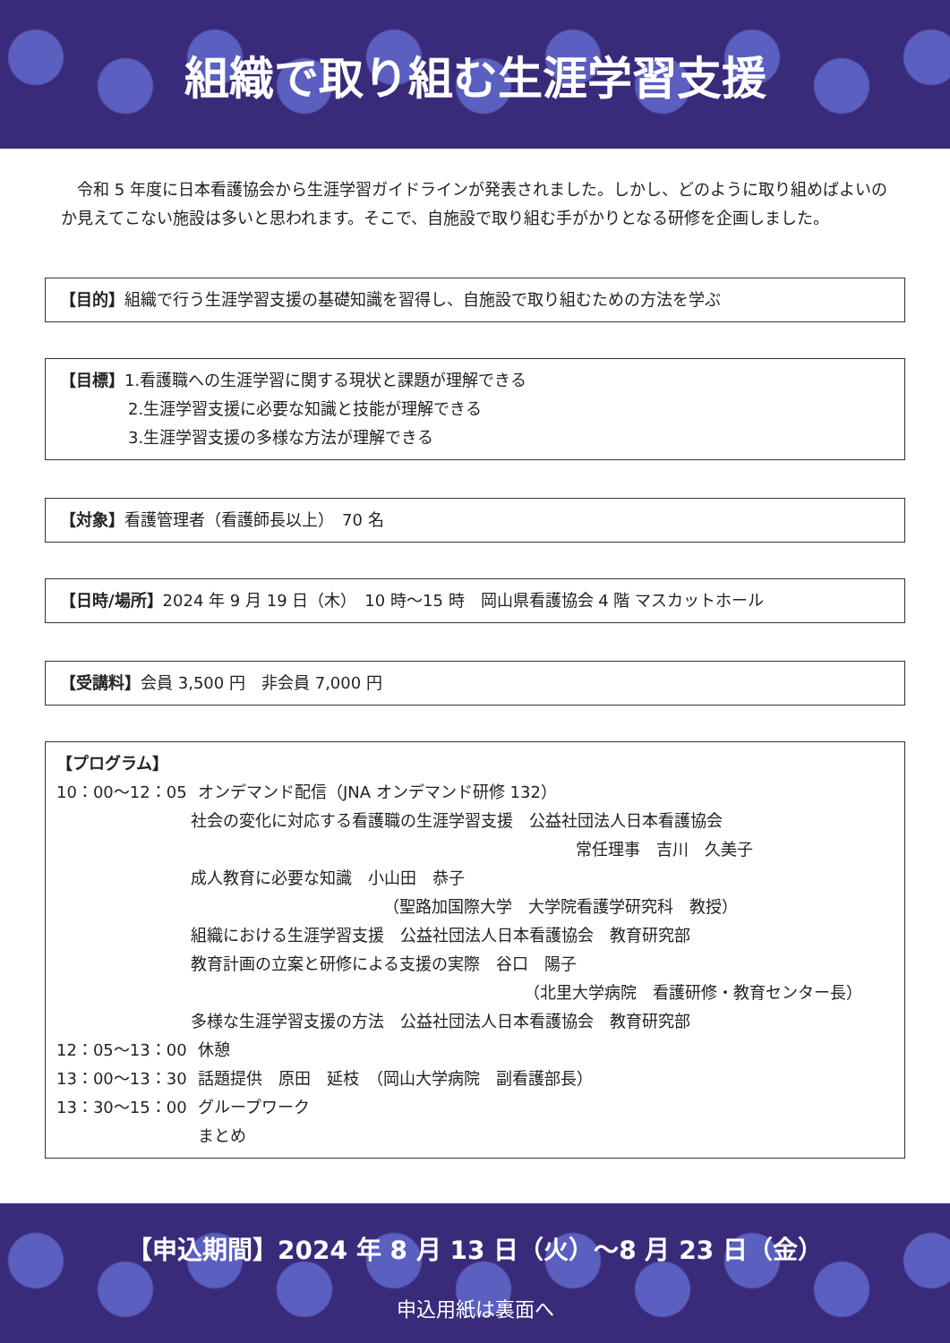組織で取り組む生涯学習支援
令和 5 年度に日本看護協会から生涯学習ガイドラインが発表されました。しかし、どのように取り組めばよいのか見えてこない施設は多いと思われます。そこで、自施設で取り組む手がかりとなる研修を企画しました。
【目的】組織で行う生涯学習支援の基礎知識を習得し、自施設で取り組むための方法を学ぶ
【目標】1.看護職への生涯学習に関する現状と課題が理解できる
2.生涯学習支援に必要な知識と技能が理解できる
3.生涯学習支援の多様な方法が理解できる
【対象】看護管理者（看護師長以上）　70 名
【日時/場所】2024 年 9 月 19 日（木）　10 時～15 時　岡山県看護協会 4 階 マスカットホール
【受講料】会員 3,500 円　非会員 7,000 円
【プログラム】
10：00～12：05 オンデマンド配信（JNA オンデマンド研修 132）
社会の変化に対応する看護職の生涯学習支援　公益社団法人日本看護協会
常任理事　吉川　久美子
成人教育に必要な知識　小山田　恭子
（聖路加国際大学　大学院看護学研究科　教授）
組織における生涯学習支援　公益社団法人日本看護協会　教育研究部
教育計画の立案と研修による支援の実際　谷口　陽子
（北里大学病院　看護研修・教育センター長）
多様な生涯学習支援の方法　公益社団法人日本看護協会　教育研究部
12：05～13：00 休憩
13：00～13：30 話題提供　原田　延枝　（岡山大学病院　副看護部長）
13：30～15：00 グループワーク
まとめ
【申込期間】2024 年 8 月 13 日（火）～8 月 23 日（金）
申込用紙は裏面へ